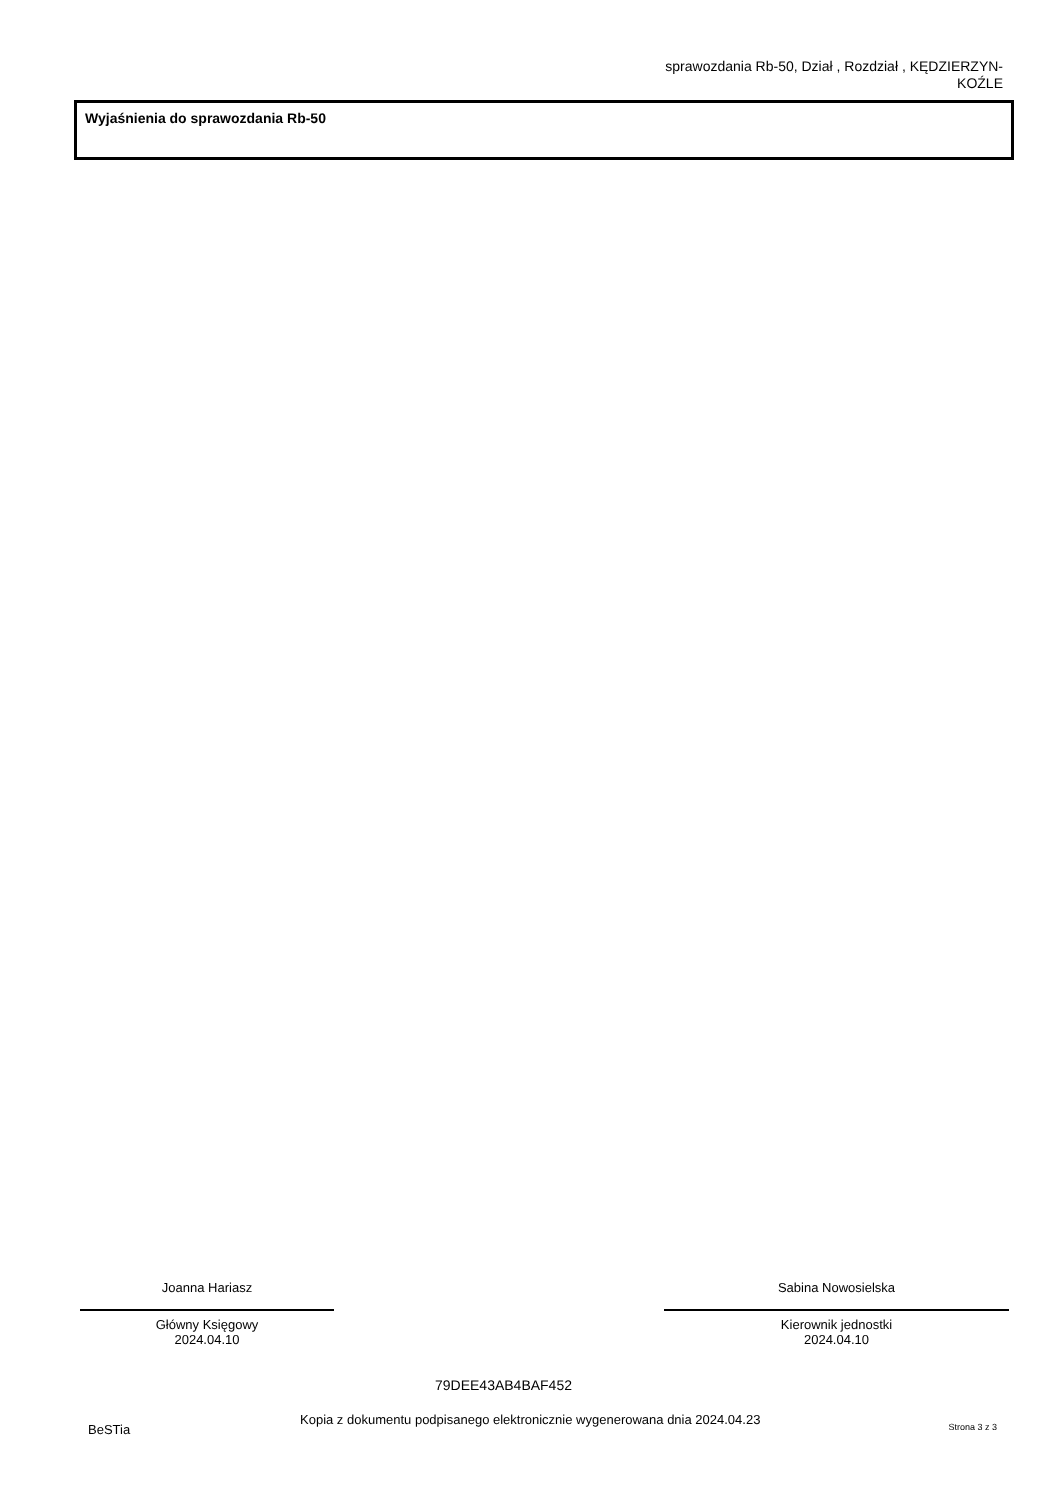sprawozdania Rb-50, Dział , Rozdział , KĘDZIERZYN-
KOŹLE
Wyjaśnienia do sprawozdania Rb-50
Joanna Hariasz
Główny Księgowy
2024.04.10
Sabina Nowosielska
Kierownik jednostki
2024.04.10
79DEE43AB4BAF452
BeSTia
Kopia z dokumentu podpisanego elektronicznie wygenerowana dnia 2024.04.23 Strona 3 z 3